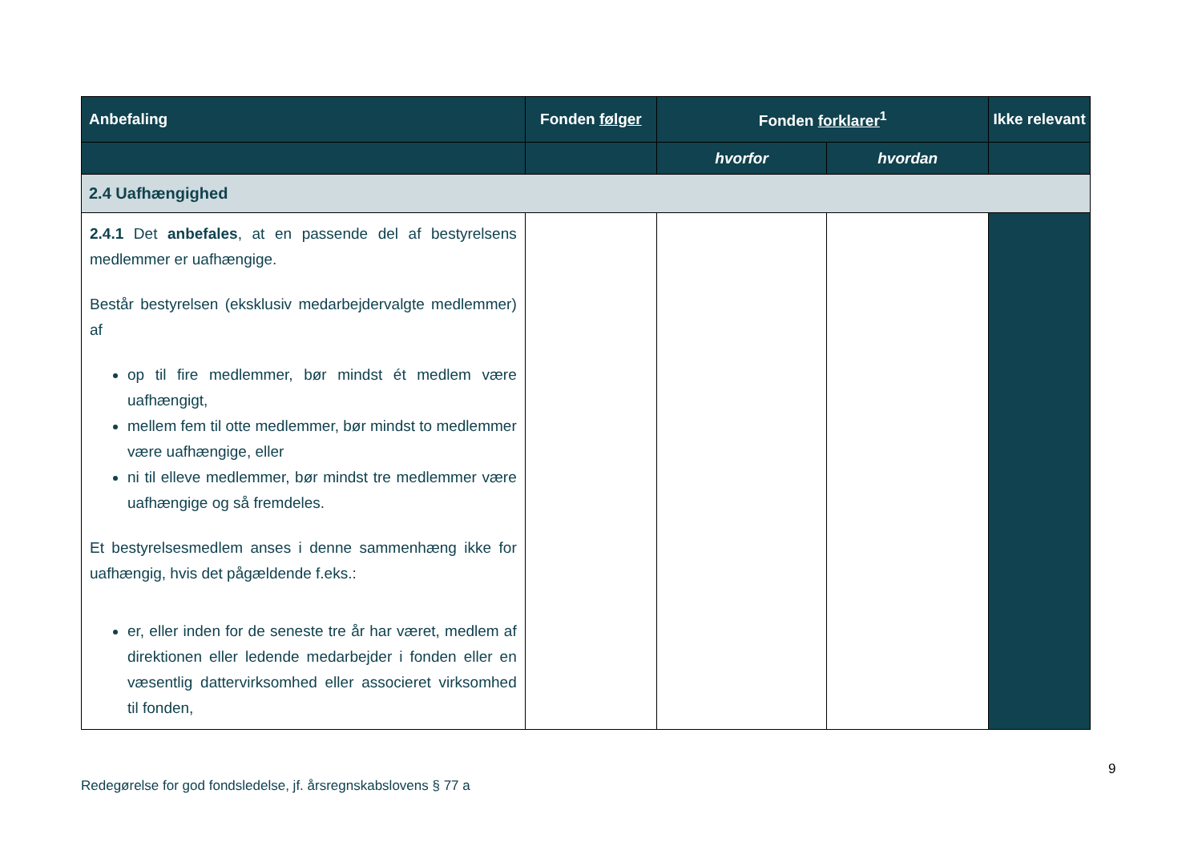| Anbefaling | Fonden følger | Fonden forklarer<sup>1</sup> | | Ikke relevant |
| --- | --- | --- | --- | --- |
| | | hvorfor | hvordan | |
| 2.4 Uafhængighed | | | | |
| 2.4.1 Det anbefales , at en passende del af bestyrelsens medlemmer er uafhængige. Består bestyrelsen (eksklusiv medarbejdervalgte medlemmer) af op til fire medlemmer, bør mindst ét medlem være uafhængigt, mellem fem til otte medlemmer, bør mindst to medlemmer være uafhængige, eller ni til elleve medlemmer, bør mindst tre medlemmer være uafhængige og så fremdeles. Et bestyrelsesmedlem anses i denne sammenhæng ikke for uafhængig, hvis det pågældende f.eks.: er, eller inden for de seneste tre år har været, medlem af direktionen eller ledende medarbejder i fonden eller en væsentlig dattervirksomhed eller associeret virksomhed til fonden, | | | | |
9
Redegørelse for god fondsledelse, jf. årsregnskabslovens § 77 a